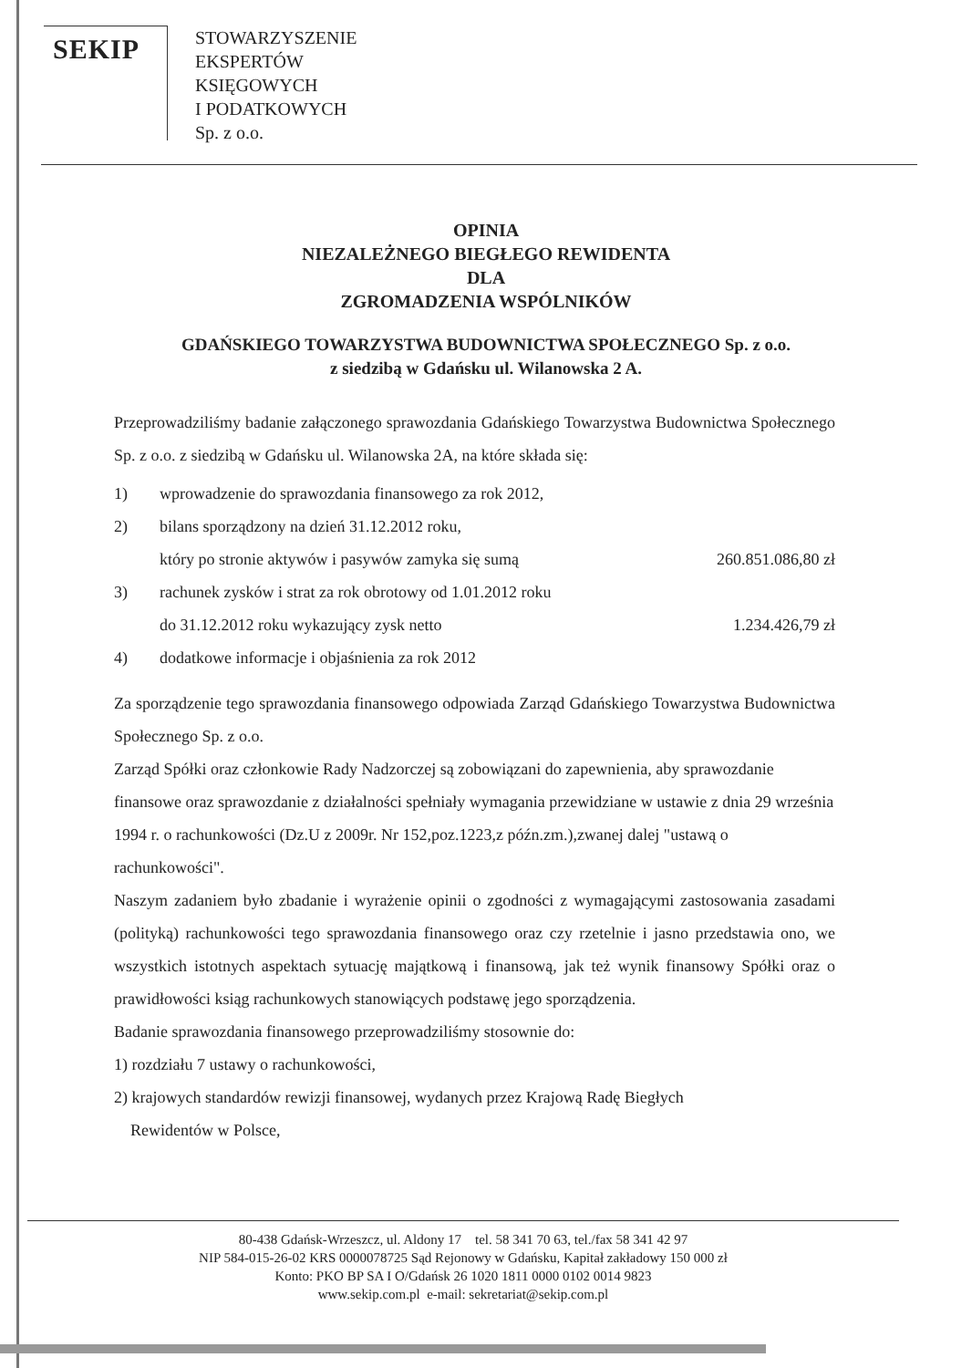SEKIP
STOWARZYSZENIE
EKSPERTÓW
KSIĘGOWYCH
I PODATKOWYCH
Sp. z o.o.
OPINIA
NIEZALEŻNEGO BIEGŁEGO REWIDENTA
DLA
ZGROMADZENIA WSPÓLNIKÓW
GDAŃSKIEGO TOWARZYSTWA BUDOWNICTWA SPOŁECZNEGO Sp. z o.o.
z siedzibą w Gdańsku ul. Wilanowska 2 A.
Przeprowadziliśmy badanie załączonego sprawozdania Gdańskiego Towarzystwa Budownictwa Społecznego Sp. z o.o. z siedzibą w Gdańsku ul. Wilanowska 2A, na które składa się:
1) wprowadzenie do sprawozdania finansowego za rok 2012,
2) bilans sporządzony na dzień 31.12.2012 roku,
który po stronie aktywów i pasywów zamyka się sumą 260.851.086,80 zł
3) rachunek zysków i strat za rok obrotowy od 1.01.2012 roku
do 31.12.2012 roku wykazujący zysk netto 1.234.426,79 zł
4) dodatkowe informacje i objaśnienia za rok 2012
Za sporządzenie tego sprawozdania finansowego odpowiada Zarząd Gdańskiego Towarzystwa Budownictwa Społecznego Sp. z o.o.
Zarząd Spółki oraz członkowie Rady Nadzorczej są zobowiązani do zapewnienia, aby sprawozdanie finansowe oraz sprawozdanie z działalności spełniały wymagania przewidziane w ustawie z dnia 29 września 1994 r. o rachunkowości (Dz.U z 2009r. Nr 152,poz.1223,z późn.zm.),zwanej dalej "ustawą o rachunkowości".
Naszym zadaniem było zbadanie i wyrażenie opinii o zgodności z wymagającymi zastosowania zasadami (polityką) rachunkowości tego sprawozdania finansowego oraz czy rzetelnie i jasno przedstawia ono, we wszystkich istotnych aspektach sytuację majątkową i finansową, jak też wynik finansowy Spółki oraz o prawidłowości ksiąg rachunkowych stanowiących podstawę jego sporządzenia.
Badanie sprawozdania finansowego przeprowadziliśmy stosownie do:
1) rozdziału 7 ustawy o rachunkowości,
2) krajowych standardów rewizji finansowej, wydanych przez Krajową Radę Biegłych
Rewidentów w Polsce,
80-438 Gdańsk-Wrzeszcz, ul. Aldony 17 tel. 58 341 70 63, tel./fax 58 341 42 97
NIP 584-015-26-02 KRS 0000078725 Sąd Rejonowy w Gdańsku, Kapitał zakładowy 150 000 zł
Konto: PKO BP SA I O/Gdańsk 26 1020 1811 0000 0102 0014 9823
www.sekip.com.pl e-mail: sekretariat@sekip.com.pl